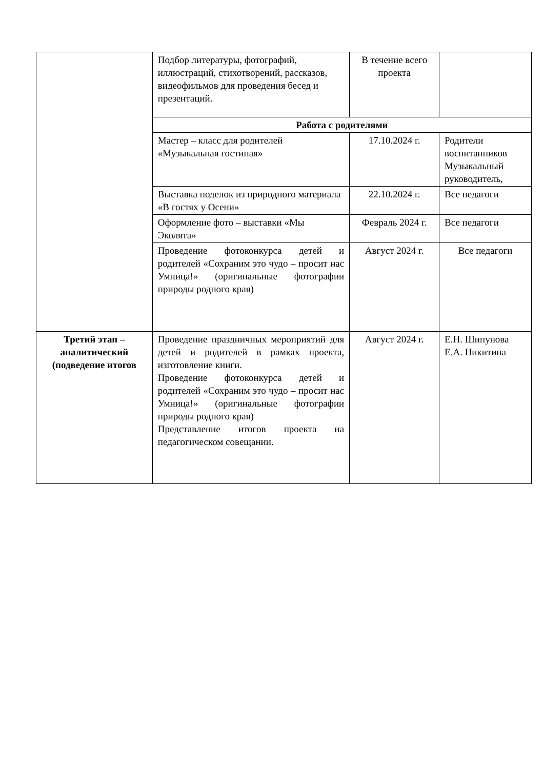| | Подбор литературы, фотографий, иллюстраций, стихотворений, рассказов, видеофильмов для проведения бесед и презентаций. | В течение всего проекта | |
| | Работа с родителями | | |
| | Мастер – класс для родителей «Музыкальная гостиная» | 17.10.2024 г. | Родители воспитанников Музыкальный руководитель, |
| | Выставка поделок из природного материала «В гостях у Осени» | 22.10.2024 г. | Все педагоги |
| | Оформление фото – выставки «Мы Эколята» | Февраль 2024 г. | Все педагоги |
| | Проведение фотоконкурса детей и родителей «Сохраним это чудо – просит нас Умница!» (оригинальные фотографии природы родного края) | Август 2024 г. | Все педагоги |
| Третий этап – аналитический (подведение итогов | Проведение праздничных мероприятий для детей и родителей в рамках проекта, изготовление книги. Проведение фотоконкурса детей и родителей «Сохраним это чудо – просит нас Умница!» (оригинальные фотографии природы родного края) Представление итогов проекта на педагогическом совещании. | Август 2024 г. | Е.Н. Шипунова Е.А. Никитина |